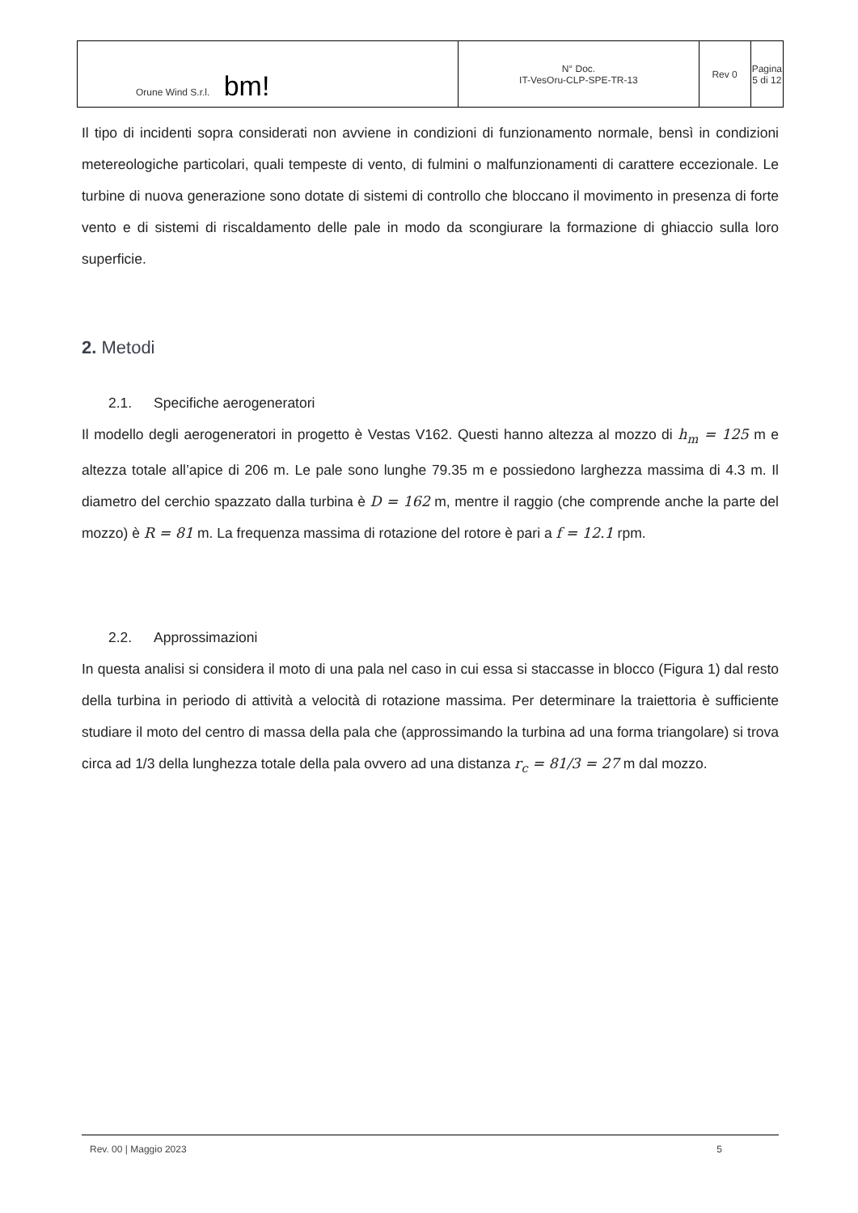| Orune Wind S.r.l. bm! | N° Doc. IT-VesOru-CLP-SPE-TR-13 | Rev 0 | Pagina 5 di 12 |
Il tipo di incidenti sopra considerati non avviene in condizioni di funzionamento normale, bensì in condizioni metereologiche particolari, quali tempeste di vento, di fulmini o malfunzionamenti di carattere eccezionale. Le turbine di nuova generazione sono dotate di sistemi di controllo che bloccano il movimento in presenza di forte vento e di sistemi di riscaldamento delle pale in modo da scongiurare la formazione di ghiaccio sulla loro superficie.
2. Metodi
2.1. Specifiche aerogeneratori
Il modello degli aerogeneratori in progetto è Vestas V162. Questi hanno altezza al mozzo di h<sub>m</sub> = 125 m e altezza totale all’apice di 206 m. Le pale sono lunghe 79.35 m e possiedono larghezza massima di 4.3 m. Il diametro del cerchio spazzato dalla turbina è D = 162 m, mentre il raggio (che comprende anche la parte del mozzo) è R = 81 m. La frequenza massima di rotazione del rotore è pari a f = 12.1 rpm.
2.2. Approssimazioni
In questa analisi si considera il moto di una pala nel caso in cui essa si staccasse in blocco (Figura 1) dal resto della turbina in periodo di attività a velocità di rotazione massima. Per determinare la traiettoria è sufficiente studiare il moto del centro di massa della pala che (approssimando la turbina ad una forma triangolare) si trova circa ad 1/3 della lunghezza totale della pala ovvero ad una distanza r<sub>c</sub> = 81/3 = 27 m dal mozzo.
Rev. 00 | Maggio 2023 5